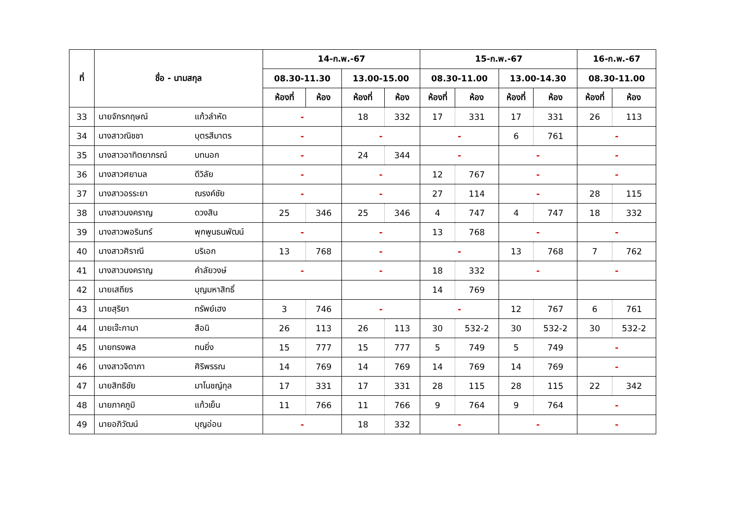| ที่ | ชื่อ - นามสกุล | | 14-ก.พ.-67 | | | | 15-ก.พ.-67 | | | | 16-ก.พ.-67 | |
| --- | --- | --- | --- | --- | --- | --- | --- | --- | --- | --- | --- | --- |
| | | | 08.30-11.30 | | 13.00-15.00 | | 08.30-11.00 | | 13.00-14.30 | | 08.30-11.00 | |
| | | | ห้องที่ | ห้อง | ห้องที่ | ห้อง | ห้องที่ | ห้อง | ห้องที่ | ห้อง | ห้องที่ | ห้อง |
| 33 | นายจักรกฤษณ์ | แก้วลำหัด | - | | 18 | 332 | 17 | 331 | 17 | 331 | 26 | 113 |
| 34 | นางสาวณิชชา | บุตรสีมาตร | - | | - | | - | | 6 | 761 | - | |
| 35 | นางสาวอาทิตยาภรณ์ | บทนอก | - | | 24 | 344 | - | | - | | - | |
| 36 | นางสาวศยามล | ดีวิลัย | - | | - | | 12 | 767 | - | | - | |
| 37 | นางสาวอรระยา | ณรงค์ชัย | - | | - | | 27 | 114 | - | | 28 | 115 |
| 38 | นางสาวนงคราญ | ดวงสิน | 25 | 346 | 25 | 346 | 4 | 747 | 4 | 747 | 18 | 332 |
| 39 | นางสาวพอรินทร์ | พุกพูนธนพัฒน์ | - | | - | | 13 | 768 | - | | - | |
| 40 | นางสาวศิราณี | บริเอก | 13 | 768 | - | | - | | 13 | 768 | 7 | 762 |
| 41 | นางสาวนงคราญ | คำลัยวงษ์ | - | | - | | 18 | 332 | - | | - | |
| 42 | นายเสถียร | บุญมหาสิทธิ์ | | | | | 14 | 769 | | | | |
| 43 | นายสุริยา | ทรัพย์เฮง | 3 | 746 | - | | - | | 12 | 767 | 6 | 761 |
| 44 | นายเจ๊ะกามา | สือนิ | 26 | 113 | 26 | 113 | 30 | 532-2 | 30 | 532-2 | 30 | 532-2 |
| 45 | นายทรงพล | ทนยิ่ง | 15 | 777 | 15 | 777 | 5 | 749 | 5 | 749 | - | |
| 46 | นางสาวจิดาภา | ศิริพรรณ | 14 | 769 | 14 | 769 | 14 | 769 | 14 | 769 | - | |
| 47 | นายสิทธิชัย | มาโนชญ์กุล | 17 | 331 | 17 | 331 | 28 | 115 | 28 | 115 | 22 | 342 |
| 48 | นายภาคภูมิ | แก้วเย็น | 11 | 766 | 11 | 766 | 9 | 764 | 9 | 764 | - | |
| 49 | นายอภิวัฒน์ | บุญอ่อน | - | | 18 | 332 | - | | - | | - | |